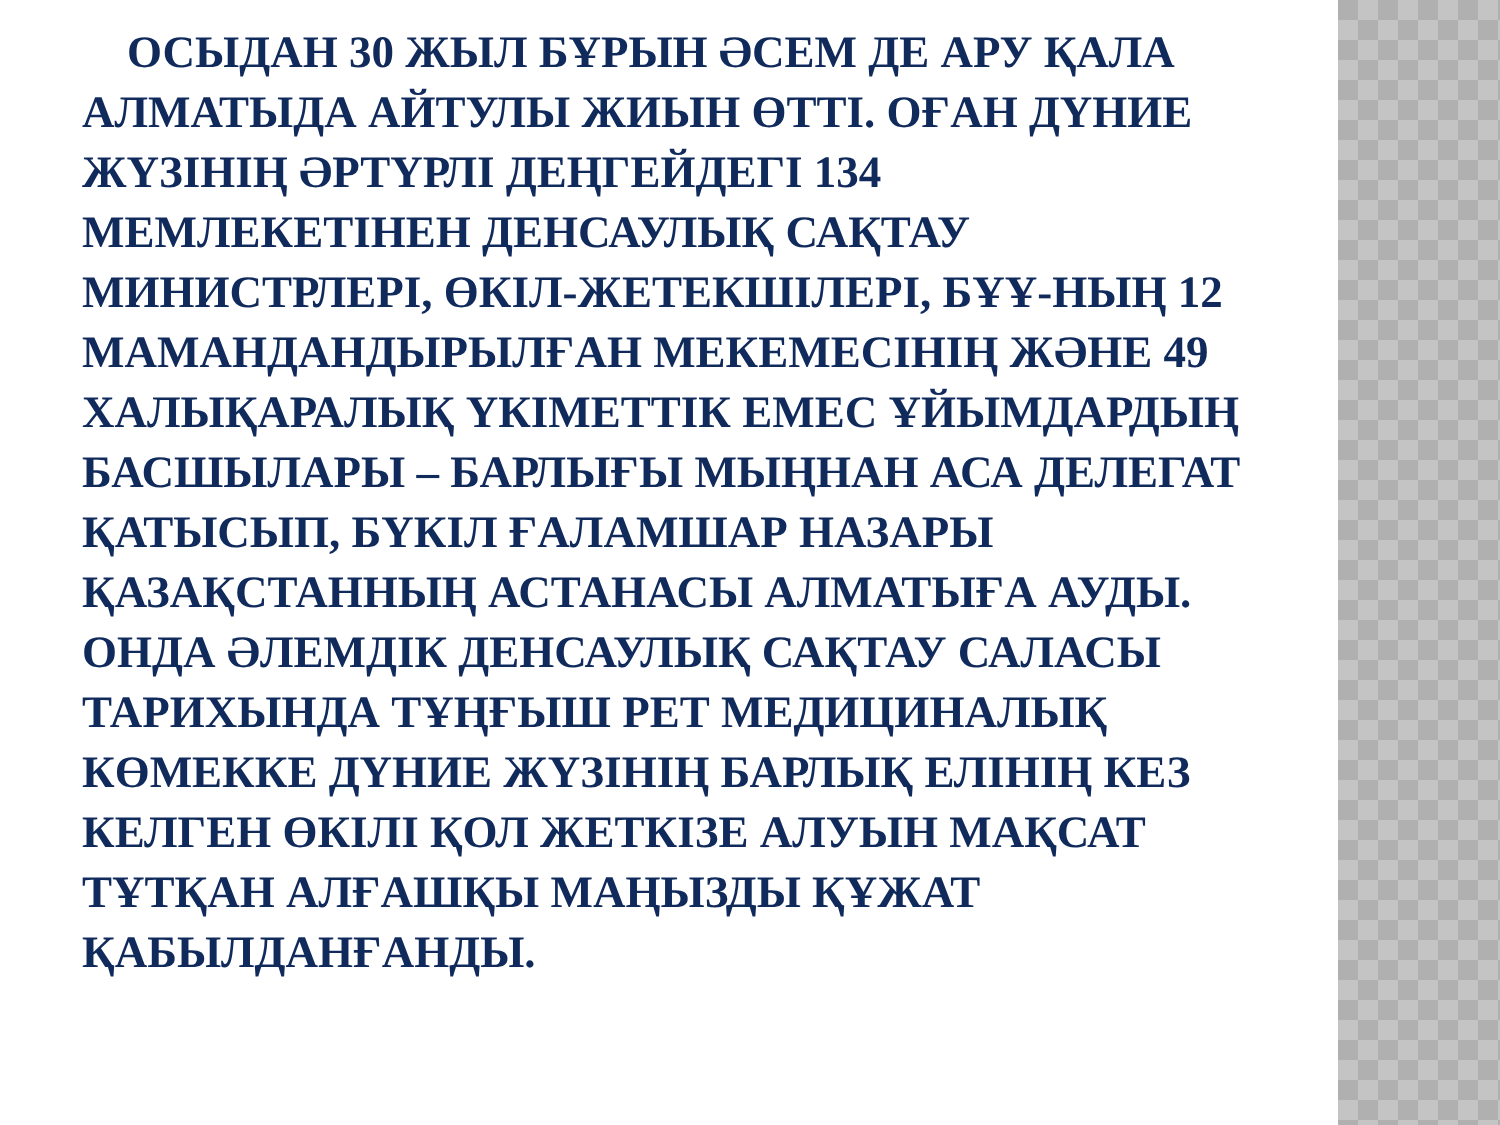ОСЫДАН 30 ЖЫЛ БҰРЫН ӘСЕМ ДЕ АРУ ҚАЛА АЛМАТЫДА АЙТУЛЫ ЖИЫН ӨТТІ. ОҒАН ДҮНИЕ ЖҮЗІНІҢ ӘРТҮРЛІ ДЕҢГЕЙДЕГІ 134 МЕМЛЕКЕТІНЕН ДЕНСАУЛЫҚ САҚТАУ МИНИСТРЛЕРІ, ӨКІЛ-ЖЕТЕКШІЛЕРІ, БҰҰ-НЫҢ 12 МАМАНДАНДЫРЫЛҒАН МЕКЕМЕСІНІҢ ЖӘНЕ 49 ХАЛЫҚАРАЛЫҚ ҮКІМЕТТІК ЕМЕС ҰЙЫМДАРДЫҢ БАСШЫЛАРЫ – БАРЛЫҒЫ МЫҢНАН АСА ДЕЛЕГАТ ҚАТЫСЫП, БҮКІЛ ҒАЛАМШАР НАЗАРЫ ҚАЗАҚСТАННЫҢ АСТАНАСЫ АЛМАТЫҒА АУДЫ. ОНДА ӘЛЕМДІК ДЕНСАУЛЫҚ САҚТАУ САЛАСЫ ТАРИХЫНДА ТҰҢҒЫШ РЕТ МЕДИЦИНАЛЫҚ КӨМЕККЕ ДҮНИЕ ЖҮЗІНІҢ БАРЛЫҚ ЕЛІНІҢ КЕЗ КЕЛГЕН ӨКІЛІ ҚОЛ ЖЕТКІЗЕ АЛУЫН МАҚСАТ ТҰТҚАН АЛҒАШҚЫ МАҢЫЗДЫ ҚҰЖАТ ҚАБЫЛДАНҒАНДЫ.